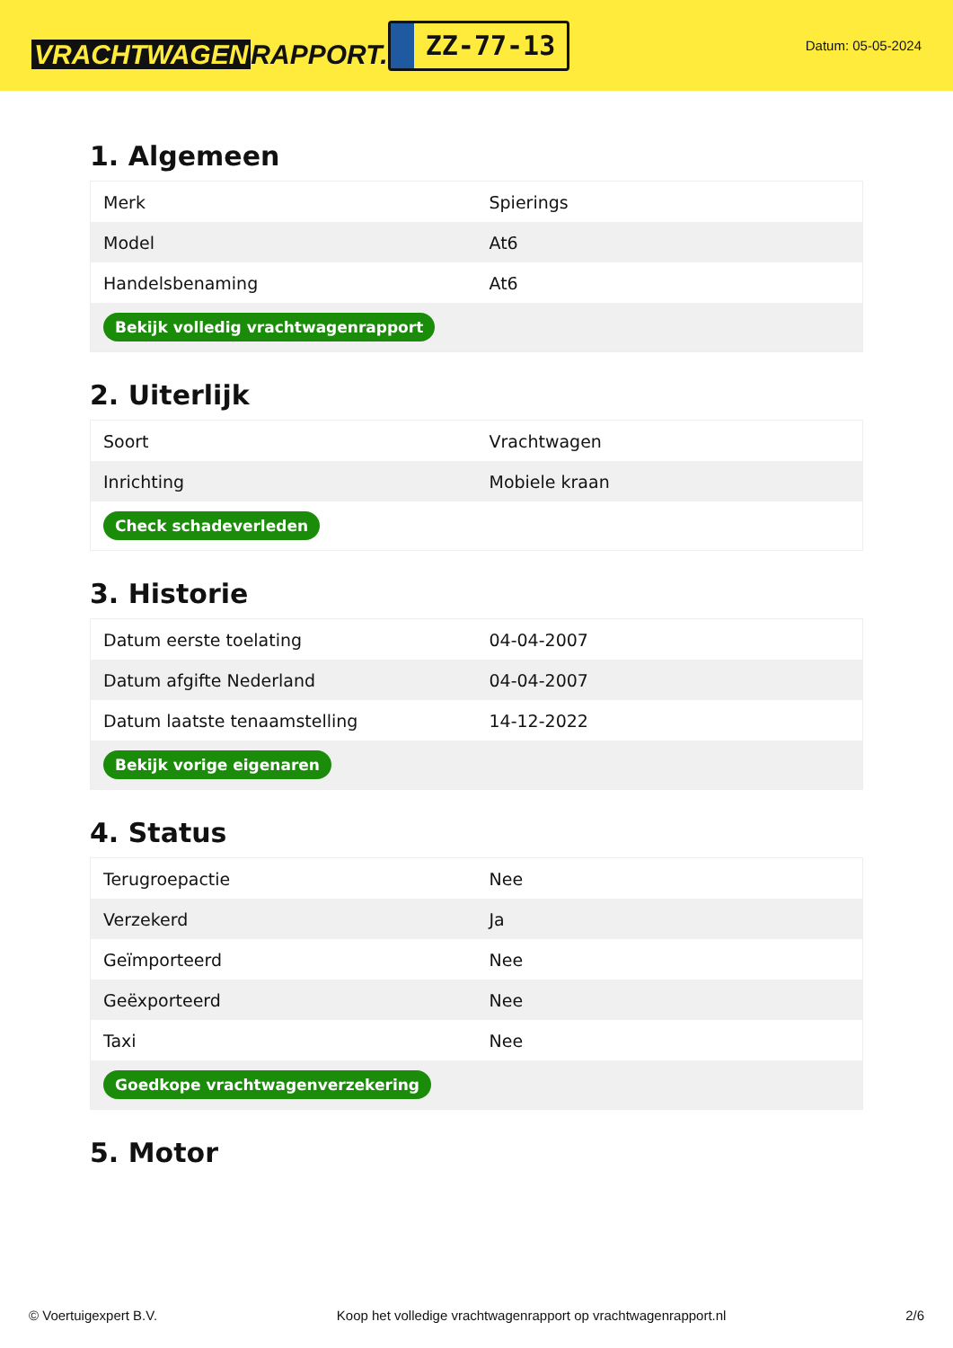VRACHTWAGEN RAPPORT.NL
ZZ-77-13
Datum: 05-05-2024
1. Algemeen
| Merk | Spierings |
| Model | At6 |
| Handelsbenaming | At6 |
| Bekijk volledig vrachtwagenrapport | |
2. Uiterlijk
| Soort | Vrachtwagen |
| Inrichting | Mobiele kraan |
| Check schadeverleden | |
3. Historie
| Datum eerste toelating | 04-04-2007 |
| Datum afgifte Nederland | 04-04-2007 |
| Datum laatste tenaamstelling | 14-12-2022 |
| Bekijk vorige eigenaren | |
4. Status
| Terugroepactie | Nee |
| Verzekerd | Ja |
| Geïmporteerd | Nee |
| Geëxporteerd | Nee |
| Taxi | Nee |
| Goedkope vrachtwagenverzekering | |
5. Motor
© Voertuigexpert B.V. Koop het volledige vrachtwagenrapport op vrachtwagenrapport.nl 2/6